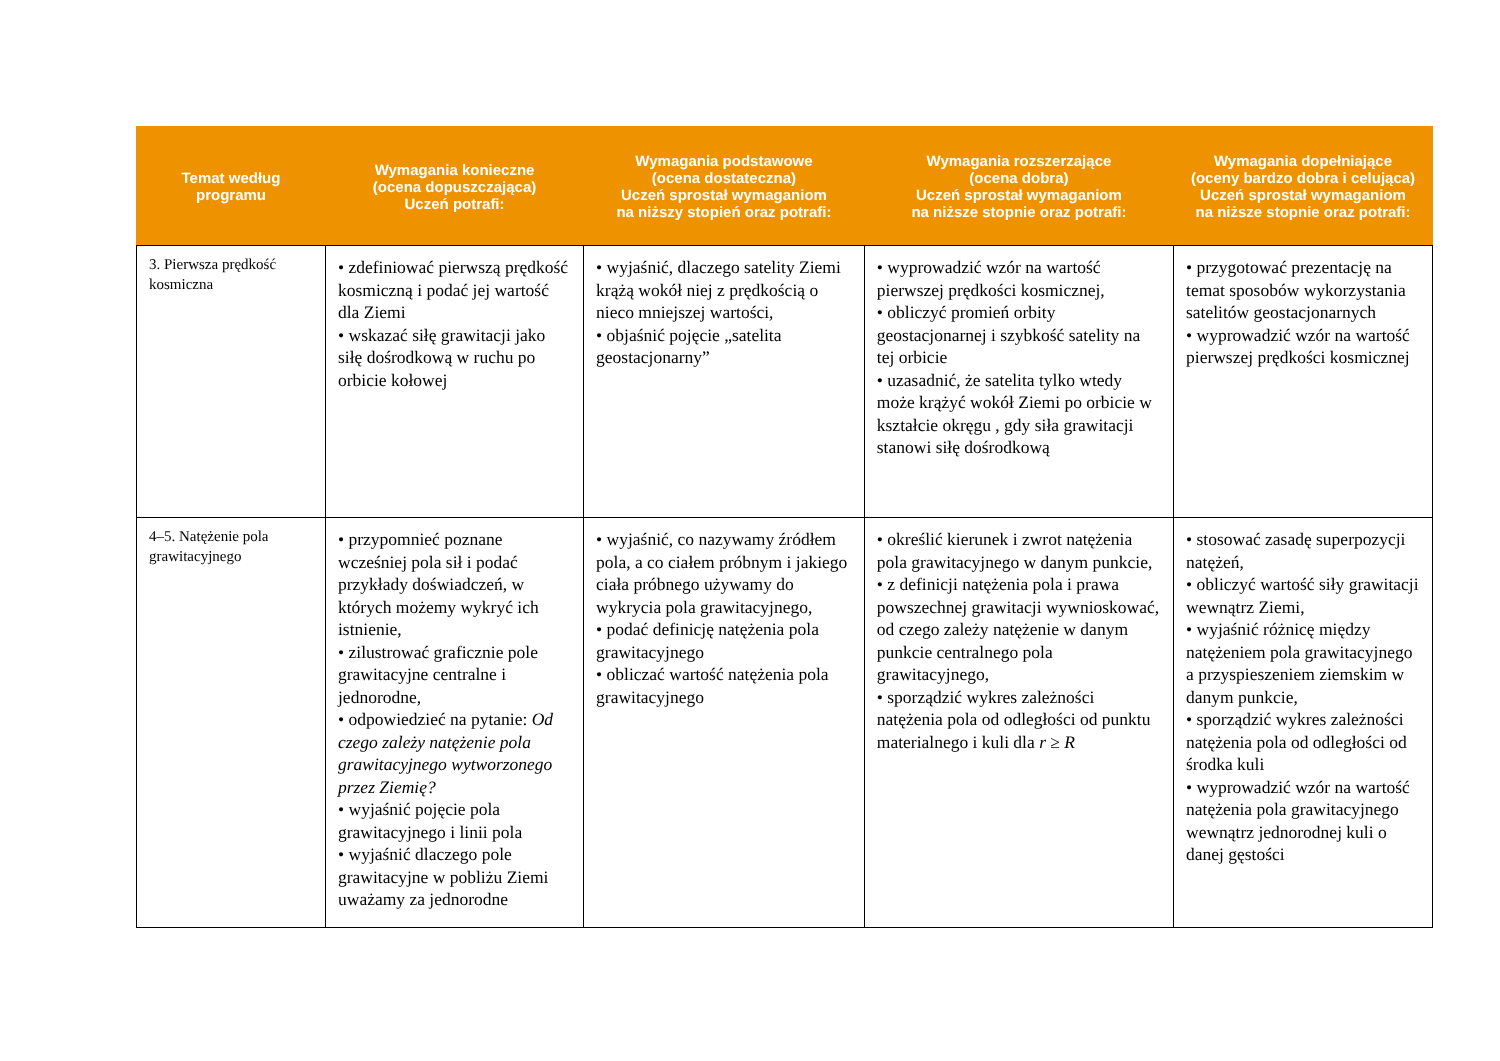| Temat według programu | Wymagania konieczne (ocena dopuszczająca) Uczeń potrafi: | Wymagania podstawowe (ocena dostateczna) Uczeń sprostał wymaganiom na niższy stopień oraz potrafi: | Wymagania rozszerzające (ocena dobra) Uczeń sprostał wymaganiom na niższe stopnie oraz potrafi: | Wymagania dopełniające (oceny bardzo dobra i celująca) Uczeń sprostał wymaganiom na niższe stopnie oraz potrafi: |
| --- | --- | --- | --- | --- |
| 3. Pierwsza prędkość kosmiczna | • zdefiniować pierwszą prędkość kosmiczną i podać jej wartość dla Ziemi • wskazać siłę grawitacji jako siłę dośrodkową w ruchu po orbicie kołowej | • wyjaśnić, dlaczego satelity Ziemi krążą wokół niej z prędkością o nieco mniejszej wartości, • objaśnić pojęcie „satelita geostacjonarny” | • wyprowadzić wzór na wartość pierwszej prędkości kosmicznej, • obliczyć promień orbity geostacjonarnej i szybkość satelity na tej orbicie • uzasadnić, że satelita tylko wtedy może krążyć wokół Ziemi po orbicie w kształcie okręgu , gdy siła grawitacji stanowi siłę dośrodkową | • przygotować prezentację na temat sposobów wykorzystania satelitów geostacjonarnych • wyprowadzić wzór na wartość pierwszej prędkości kosmicznej |
| 4–5. Natężenie pola grawitacyjnego | • przypomnieć poznane wcześniej pola sił i podać przykłady doświadczeń, w których możemy wykryć ich istnienie, • zilustrować graficznie pole grawitacyjne centralne i jednorodne, • odpowiedzieć na pytanie: Od czego zależy natężenie pola grawitacyjnego wytworzonego przez Ziemię? • wyjaśnić pojęcie pola grawitacyjnego i linii pola • wyjaśnić dlaczego pole grawitacyjne w pobliżu Ziemi uważamy za jednorodne | • wyjaśnić, co nazywamy źródłem pola, a co ciałem próbnym i jakiego ciała próbnego używamy do wykrycia pola grawitacyjnego, • podać definicję natężenia pola grawitacyjnego • obliczać wartość natężenia pola grawitacyjnego | • określić kierunek i zwrot natężenia pola grawitacyjnego w danym punkcie, • z definicji natężenia pola i prawa powszechnej grawitacji wywnioskować, od czego zależy natężenie w danym punkcie centralnego pola grawitacyjnego, • sporządzić wykres zależności natężenia pola od odległości od punktu materialnego i kuli dla r ≥ R | • stosować zasadę superpozycji natężeń, • obliczyć wartość siły grawitacji wewnątrz Ziemi, • wyjaśnić różnicę między natężeniem pola grawitacyjnego a przyspieszeniem ziemskim w danym punkcie, • sporządzić wykres zależności natężenia pola od odległości od środka kuli • wyprowadzić wzór na wartość natężenia pola grawitacyjnego wewnątrz jednorodnej kuli o danej gęstości |